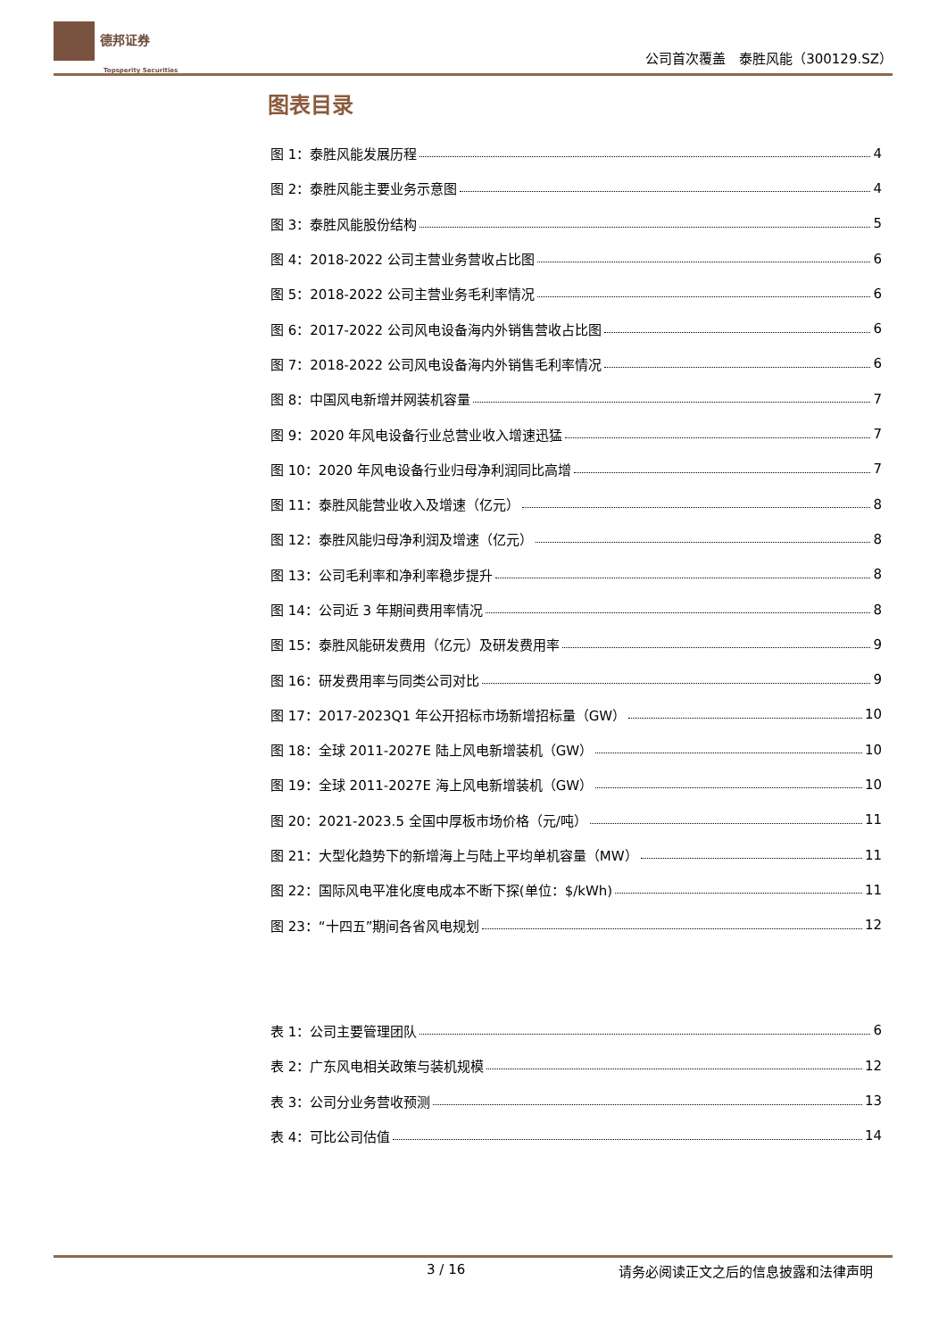德邦证券
Topsperity Securities
公司首次覆盖　泰胜风能（300129.SZ）
图表目录
图 1：泰胜风能发展历程 4
图 2：泰胜风能主要业务示意图 4
图 3：泰胜风能股份结构 5
图 4：2018-2022 公司主营业务营收占比图 6
图 5：2018-2022 公司主营业务毛利率情况 6
图 6：2017-2022 公司风电设备海内外销售营收占比图 6
图 7：2018-2022 公司风电设备海内外销售毛利率情况 6
图 8：中国风电新增并网装机容量 7
图 9：2020 年风电设备行业总营业收入增速迅猛 7
图 10：2020 年风电设备行业归母净利润同比高增 7
图 11：泰胜风能营业收入及增速（亿元） 8
图 12：泰胜风能归母净利润及增速（亿元） 8
图 13：公司毛利率和净利率稳步提升 8
图 14：公司近 3 年期间费用率情况 8
图 15：泰胜风能研发费用（亿元）及研发费用率 9
图 16：研发费用率与同类公司对比 9
图 17：2017-2023Q1 年公开招标市场新增招标量（GW） 10
图 18：全球 2011-2027E 陆上风电新增装机（GW） 10
图 19：全球 2011-2027E 海上风电新增装机（GW） 10
图 20：2021-2023.5 全国中厚板市场价格（元/吨） 11
图 21：大型化趋势下的新增海上与陆上平均单机容量（MW） 11
图 22：国际风电平准化度电成本不断下探(单位：$/kWh) 11
图 23：“十四五”期间各省风电规划 12
表 1：公司主要管理团队 6
表 2：广东风电相关政策与装机规模 12
表 3：公司分业务营收预测 13
表 4：可比公司估值 14
3 / 16 请务必阅读正文之后的信息披露和法律声明